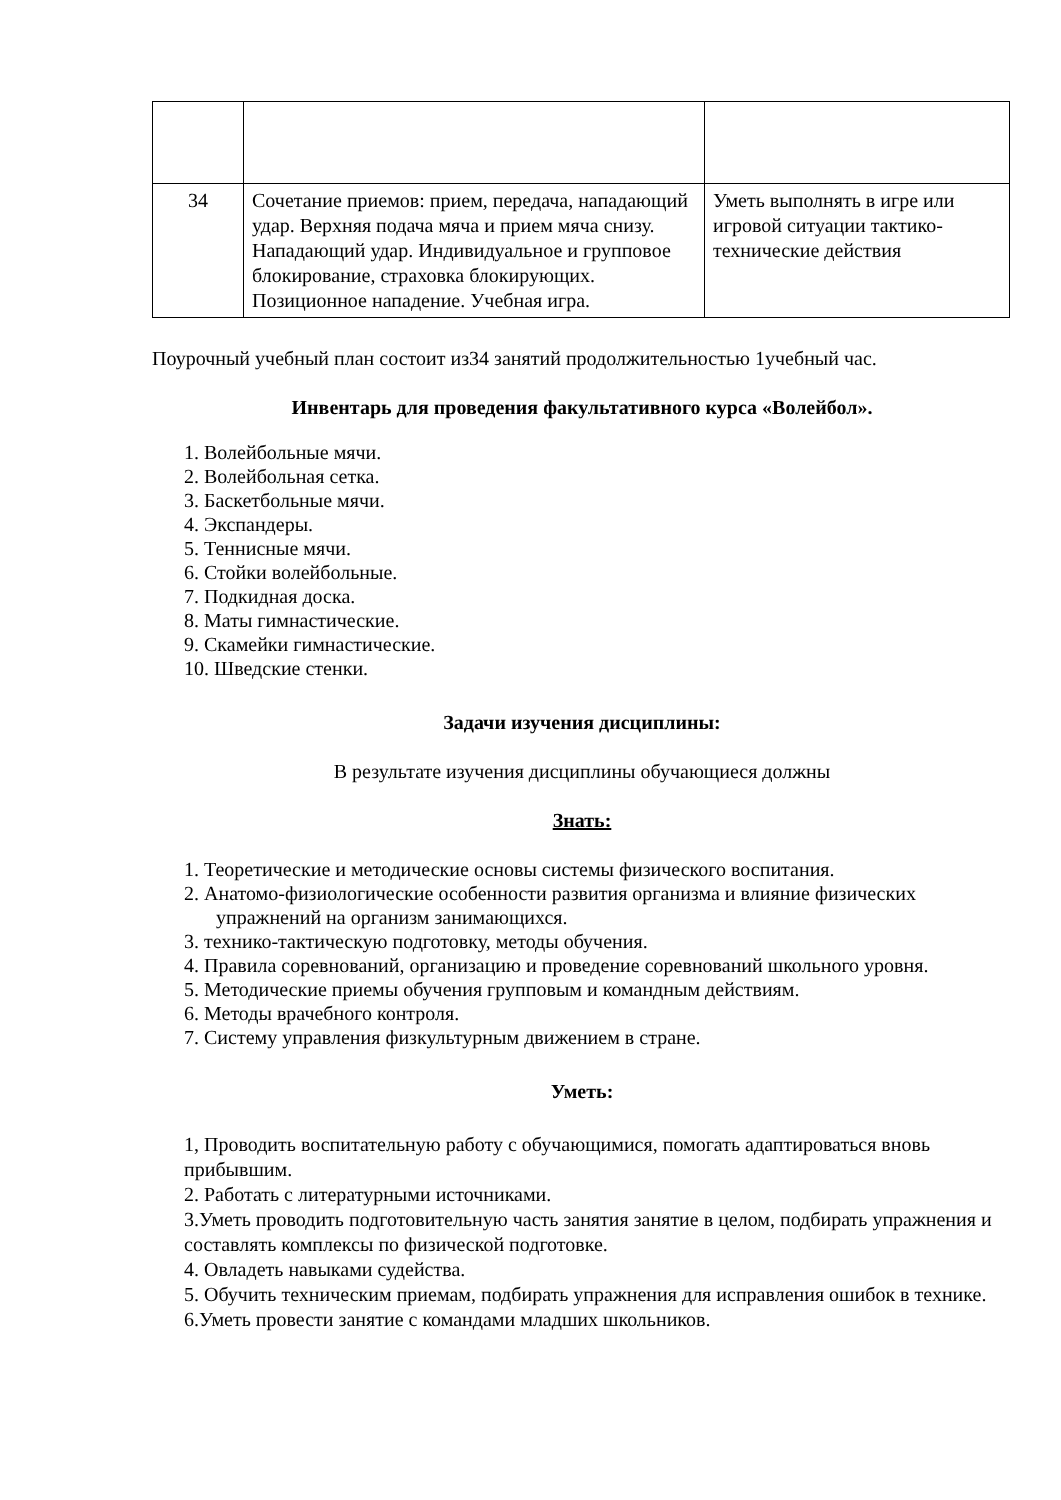| 34 | Сочетание приемов: прием, передача, нападающий удар. Верхняя подача мяча и прием мяча снизу. Нападающий удар. Индивидуальное и групповое блокирование, страховка блокирующих. Позиционное нападение. Учебная игра. | Уметь выполнять в игре или игровой ситуации тактико-технические действия |
Поурочный учебный план состоит из34 занятий продолжительностью 1учебный час.
Инвентарь для проведения факультативного курса «Волейбол».
1. Волейбольные мячи.
2. Волейбольная сетка.
3. Баскетбольные мячи.
4. Экспандеры.
5. Теннисные мячи.
6. Стойки волейбольные.
7. Подкидная доска.
8. Маты гимнастические.
9. Скамейки гимнастические.
10. Шведские стенки.
Задачи изучения дисциплины:
В результате изучения дисциплины обучающиеся должны
Знать:
1. Теоретические и методические основы системы физического воспитания.
2. Анатомо-физиологические особенности развития организма и влияние физических упражнений на организм занимающихся.
3. технико-тактическую подготовку, методы обучения.
4. Правила соревнований, организацию и проведение соревнований школьного уровня.
5. Методические приемы обучения групповым и командным действиям.
6. Методы врачебного контроля.
7. Систему управления физкультурным движением в стране.
Уметь:
1, Проводить воспитательную работу с обучающимися, помогать адаптироваться вновь прибывшим.
2. Работать с литературными источниками.
3.Уметь проводить подготовительную часть занятия занятие в целом, подбирать упражнения и составлять комплексы по физической подготовке.
4. Овладеть навыками судейства.
5. Обучить техническим приемам, подбирать упражнения для исправления ошибок в технике.
6.Уметь провести занятие с командами младших школьников.